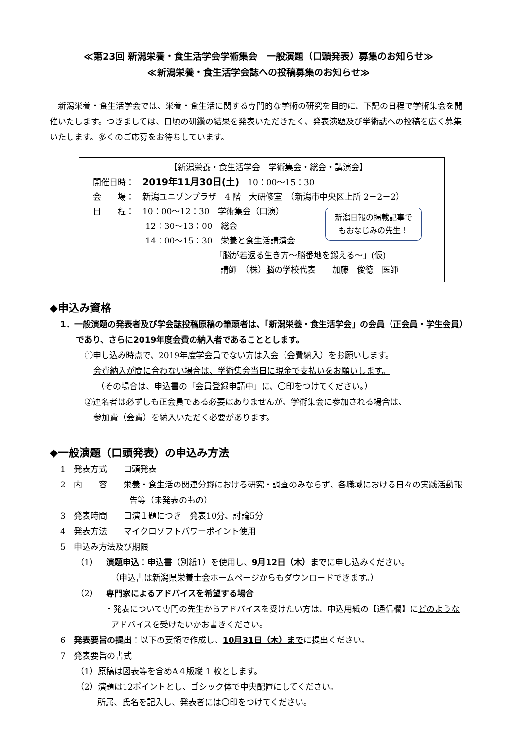≪第23回 新潟栄養・食生活学会学術集会　一般演題（口頭発表）募集のお知らせ≫
≪新潟栄養・食生活学会誌への投稿募集のお知らせ≫
　新潟栄養・食生活学会では、栄養・食生活に関する専門的な学術の研究を目的に、下記の日程で学術集会を開催いたします。つきましては、日頃の研鑽の結果を発表いただきたく、発表演題及び学術誌への投稿を広く募集いたします。多くのご応募をお待ちしています。
【新潟栄養・食生活学会　学術集会・総会・講演会】
開催日時：　2019年11月30日(土)　10：00～15：30
会　　場：　新潟ユニゾンプラザ　4 階　大研修室　（新潟市中央区上所 2－2－2）
日　　程：　10：00～12：30　学術集会（口演）
12：30～13：00　総会
14：00～15：30　栄養と食生活講演会
「脳が若返る生き方～脳番地を鍛える～」(仮)
講師　（株）脳の学校代表　　加藤　俊徳　医師
新潟日報の掲載記事で
もおなじみの先生！
◆申込み資格
1．一般演題の発表者及び学会誌投稿原稿の筆頭者は、「新潟栄養・食生活学会」の会員（正会員・学生会員）であり、さらに2019年度会費の納入者であることとします。
①申し込み時点で、2019年度学会員でない方は入会（会費納入）をお願いします。
会費納入が間に合わない場合は、学術集会当日に現金で支払いをお願いします。
（その場合は、申込書の「会員登録申請中」に、〇印をつけてください。）
②連名者は必ずしも正会員である必要はありませんが、学術集会に参加される場合は、
参加費（会費）を納入いただく必要があります。
◆一般演題（口頭発表）の申込み方法
1　発表方式　　口頭発表
2　内　　容　　栄養・食生活の関連分野における研究・調査のみならず、各職域における日々の実践活動報告等（未発表のもの）
3　発表時間　　口演１題につき　発表10分、討論5分
4　発表方法　　マイクロソフトパワーポイント使用
5　申込み方法及び期限
（1）　演題申込：申込書（別紙1）を使用し、9月12日（木）までに申し込みください。
（申込書は新潟県栄養士会ホームページからもダウンロードできます。）
（2）　専門家によるアドバイスを希望する場合
・発表について専門の先生からアドバイスを受けたい方は、申込用紙の【通信欄】にどのようなアドバイスを受けたいかお書きください。
6　発表要旨の提出：以下の要領で作成し、10月31日（木）までに提出ください。
7　発表要旨の書式
（1）原稿は図表等を含めA４版縦 1 枚とします。
（2）演題は12ポイントとし、ゴシック体で中央配置にしてください。
所属、氏名を記入し、発表者には〇印をつけてください。